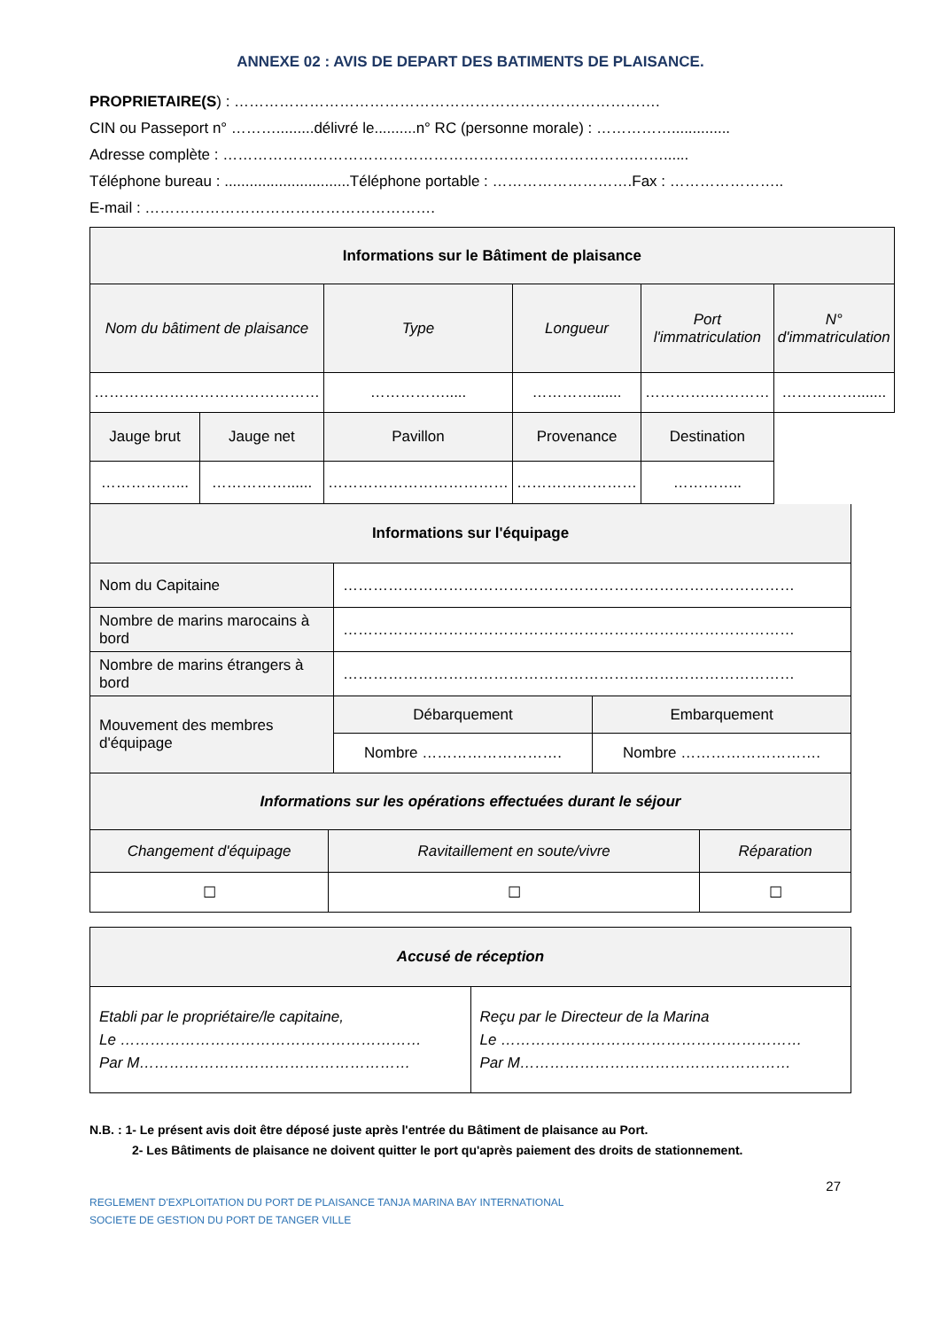ANNEXE 02 : AVIS DE DEPART DES BATIMENTS DE PLAISANCE.
PROPRIETAIRE(S) : ………………………………………………………………………….
CIN ou Passeport n° ……….........délivré le..........n° RC (personne morale) : ……………..............
Adresse complète : ……………………………………………………………………….……......
Téléphone bureau : ..............................Téléphone portable : ……………………….Fax : …………………..
E-mail : ………………………………………………….
| Informations sur le Bâtiment de plaisance | | | | | |
| --- | --- | --- | --- | --- | --- |
| Nom du bâtiment de plaisance | | Type | Longueur | Port l'immatriculation | N° d'immatriculation |
| ……………………………………… | | ……………..... | …………....... | ………….………… | ……………....... |
| Jauge brut | Jauge net | Pavillon | Provenance | Destination | |
| ……………... | ……………...... | ……………………………… | …………………… | ………….. | |
| Informations sur l'équipage | | |
| --- | --- | --- |
| Nom du Capitaine | ……………………………………………………………………………… | |
| Nombre de marins marocains à bord | ……………………………………………………………………………… | |
| Nombre de marins étrangers à bord | ……………………………………………………………………………… | |
| Mouvement des membres d'équipage | Débarquement | Embarquement |
| | Nombre ………………………. | Nombre ………………………. |
| Informations sur les opérations effectuées durant le séjour | | |
| --- | --- | --- |
| Changement d'équipage | Ravitaillement en soute/vivre | Réparation |
| ☐ | ☐ | ☐ |
| Accusé de réception | |
| --- | --- |
| Etabli par le propriétaire/le capitaine, Le …………………………………………………… Par M……………………………………………… | Reçu par le Directeur de la Marina Le …………………………………………………… Par M……………………………………………… |
N.B. : 1- Le présent avis doit être déposé juste après l'entrée du Bâtiment de plaisance au Port.
2- Les Bâtiments de plaisance ne doivent quitter le port qu'après paiement des droits de stationnement.
27
REGLEMENT D'EXPLOITATION DU PORT DE PLAISANCE TANJA MARINA BAY INTERNATIONAL
SOCIETE DE GESTION DU PORT DE TANGER VILLE